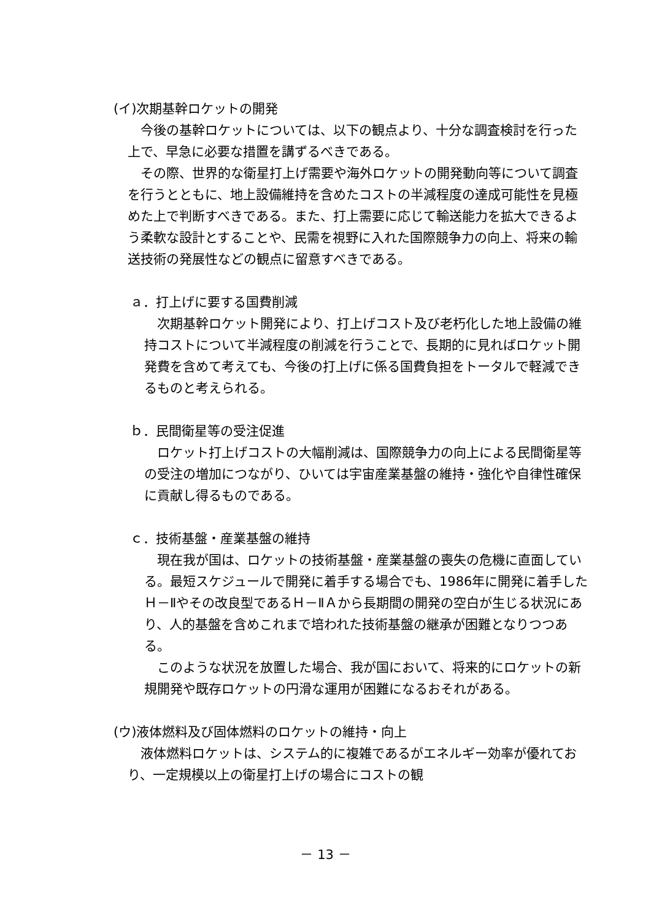(イ)次期基幹ロケットの開発
　今後の基幹ロケットについては、以下の観点より、十分な調査検討を行った上で、早急に必要な措置を講ずるべきである。
　その際、世界的な衛星打上げ需要や海外ロケットの開発動向等について調査を行うとともに、地上設備維持を含めたコストの半減程度の達成可能性を見極めた上で判断すべきである。また、打上需要に応じて輸送能力を拡大できるよう柔軟な設計とすることや、民需を視野に入れた国際競争力の向上、将来の輸送技術の発展性などの観点に留意すべきである。
ａ．打上げに要する国費削減
　次期基幹ロケット開発により、打上げコスト及び老朽化した地上設備の維持コストについて半減程度の削減を行うことで、長期的に見ればロケット開発費を含めて考えても、今後の打上げに係る国費負担をトータルで軽減できるものと考えられる。
ｂ．民間衛星等の受注促進
　ロケット打上げコストの大幅削減は、国際競争力の向上による民間衛星等の受注の増加につながり、ひいては宇宙産業基盤の維持・強化や自律性確保に貢献し得るものである。
ｃ．技術基盤・産業基盤の維持
　現在我が国は、ロケットの技術基盤・産業基盤の喪失の危機に直面している。最短スケジュールで開発に着手する場合でも、1986年に開発に着手したＨ－Ⅱやその改良型であるＨ－ⅡＡから長期間の開発の空白が生じる状況にあり、人的基盤を含めこれまで培われた技術基盤の継承が困難となりつつある。
　このような状況を放置した場合、我が国において、将来的にロケットの新規開発や既存ロケットの円滑な運用が困難になるおそれがある。
(ウ)液体燃料及び固体燃料のロケットの維持・向上
　液体燃料ロケットは、システム的に複雑であるがエネルギー効率が優れており、一定規模以上の衛星打上げの場合にコストの観
－ 13 －